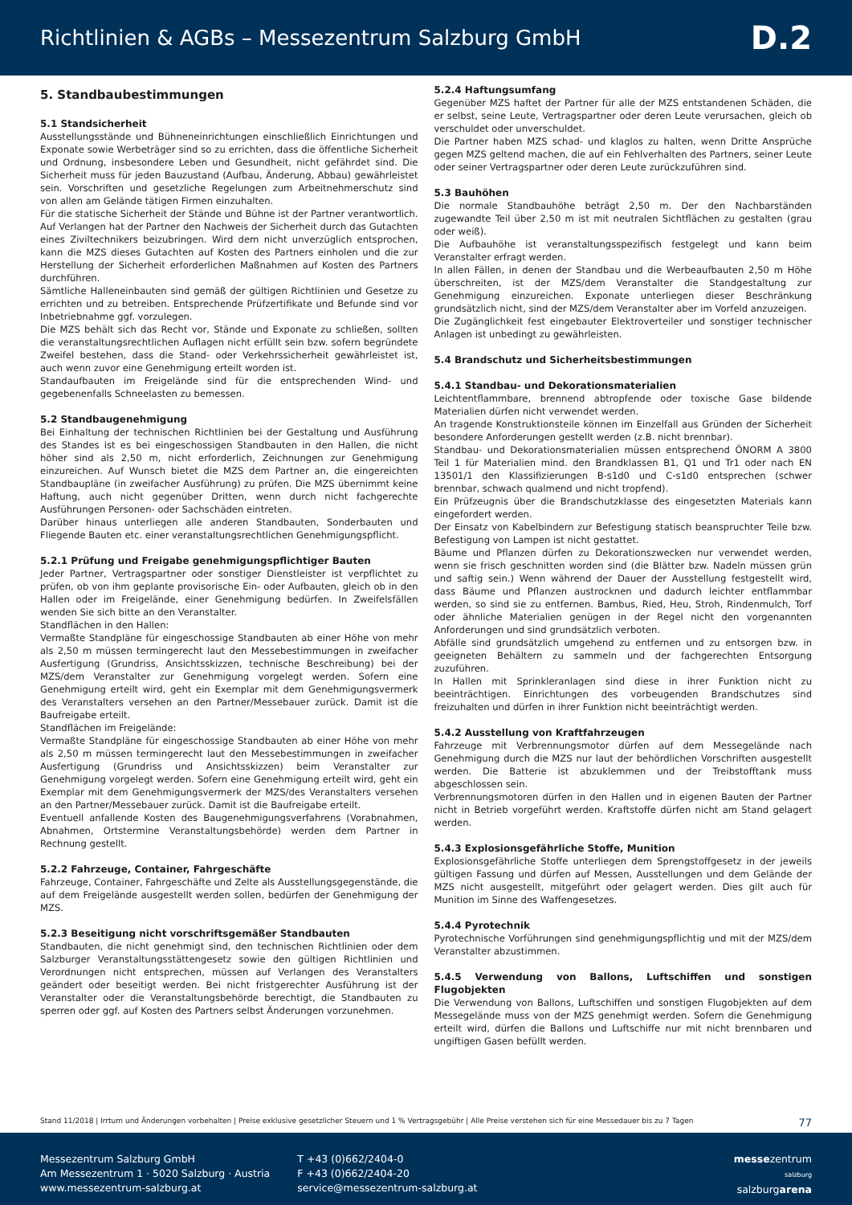Richtlinien & AGBs – Messezentrum Salzburg GmbH
D.2
5. Standbaubestimmungen
5.1 Standsicherheit
Ausstellungsstände und Bühneneinrichtungen einschließlich Einrichtungen und Exponate sowie Werbeträger sind so zu errichten, dass die öffentliche Sicherheit und Ordnung, insbesondere Leben und Gesundheit, nicht gefährdet sind. Die Sicherheit muss für jeden Bauzustand (Aufbau, Änderung, Abbau) gewährleistet sein. Vorschriften und gesetzliche Regelungen zum Arbeitnehmerschutz sind von allen am Gelände tätigen Firmen einzuhalten.
Für die statische Sicherheit der Stände und Bühne ist der Partner verantwortlich. Auf Verlangen hat der Partner den Nachweis der Sicherheit durch das Gutachten eines Ziviltechnikers beizubringen. Wird dem nicht unverzüglich entsprochen, kann die MZS dieses Gutachten auf Kosten des Partners einholen und die zur Herstellung der Sicherheit erforderlichen Maßnahmen auf Kosten des Partners durchführen.
Sämtliche Halleneinbauten sind gemäß der gültigen Richtlinien und Gesetze zu errichten und zu betreiben. Entsprechende Prüfzertifikate und Befunde sind vor Inbetriebnahme ggf. vorzulegen.
Die MZS behält sich das Recht vor, Stände und Exponate zu schließen, sollten die veranstaltungsrechtlichen Auflagen nicht erfüllt sein bzw. sofern begründete Zweifel bestehen, dass die Stand- oder Verkehrssicherheit gewährleistet ist, auch wenn zuvor eine Genehmigung erteilt worden ist.
Standaufbauten im Freigelände sind für die entsprechenden Wind- und gegebenenfalls Schneelasten zu bemessen.
5.2 Standbaugenehmigung
Bei Einhaltung der technischen Richtlinien bei der Gestaltung und Ausführung des Standes ist es bei eingeschossigen Standbauten in den Hallen, die nicht höher sind als 2,50 m, nicht erforderlich, Zeichnungen zur Genehmigung einzureichen. Auf Wunsch bietet die MZS dem Partner an, die eingereichten Standbaupläne (in zweifacher Ausführung) zu prüfen. Die MZS übernimmt keine Haftung, auch nicht gegenüber Dritten, wenn durch nicht fachgerechte Ausführungen Personen- oder Sachschäden eintreten.
Darüber hinaus unterliegen alle anderen Standbauten, Sonderbauten und Fliegende Bauten etc. einer veranstaltungsrechtlichen Genehmigungspflicht.
5.2.1 Prüfung und Freigabe genehmigungspflichtiger Bauten
Jeder Partner, Vertragspartner oder sonstiger Dienstleister ist verpflichtet zu prüfen, ob von ihm geplante provisorische Ein- oder Aufbauten, gleich ob in den Hallen oder im Freigelände, einer Genehmigung bedürfen. In Zweifelsfällen wenden Sie sich bitte an den Veranstalter.
Standflächen in den Hallen:
Vermaßte Standpläne für eingeschossige Standbauten ab einer Höhe von mehr als 2,50 m müssen termingerecht laut den Messebestimmungen in zweifacher Ausfertigung (Grundriss, Ansichtsskizzen, technische Beschreibung) bei der MZS/dem Veranstalter zur Genehmigung vorgelegt werden. Sofern eine Genehmigung erteilt wird, geht ein Exemplar mit dem Genehmigungsvermerk des Veranstalters versehen an den Partner/Messebauer zurück. Damit ist die Baufreigabe erteilt.
Standflächen im Freigelände:
Vermaßte Standpläne für eingeschossige Standbauten ab einer Höhe von mehr als 2,50 m müssen termingerecht laut den Messebestimmungen in zweifacher Ausfertigung (Grundriss und Ansichtsskizzen) beim Veranstalter zur Genehmigung vorgelegt werden. Sofern eine Genehmigung erteilt wird, geht ein Exemplar mit dem Genehmigungsvermerk der MZS/des Veranstalters versehen an den Partner/Messebauer zurück. Damit ist die Baufreigabe erteilt.
Eventuell anfallende Kosten des Baugenehmigungsverfahrens (Vorabnahmen, Abnahmen, Ortstermine Veranstaltungsbehörde) werden dem Partner in Rechnung gestellt.
5.2.2 Fahrzeuge, Container, Fahrgeschäfte
Fahrzeuge, Container, Fahrgeschäfte und Zelte als Ausstellungsgegenstände, die auf dem Freigelände ausgestellt werden sollen, bedürfen der Genehmigung der MZS.
5.2.3 Beseitigung nicht vorschriftsgemäßer Standbauten
Standbauten, die nicht genehmigt sind, den technischen Richtlinien oder dem Salzburger Veranstaltungsstättengesetz sowie den gültigen Richtlinien und Verordnungen nicht entsprechen, müssen auf Verlangen des Veranstalters geändert oder beseitigt werden. Bei nicht fristgerechter Ausführung ist der Veranstalter oder die Veranstaltungsbehörde berechtigt, die Standbauten zu sperren oder ggf. auf Kosten des Partners selbst Änderungen vorzunehmen.
5.2.4 Haftungsumfang
Gegenüber MZS haftet der Partner für alle der MZS entstandenen Schäden, die er selbst, seine Leute, Vertragspartner oder deren Leute verursachen, gleich ob verschuldet oder unverschuldet.
Die Partner haben MZS schad- und klaglos zu halten, wenn Dritte Ansprüche gegen MZS geltend machen, die auf ein Fehlverhalten des Partners, seiner Leute oder seiner Vertragspartner oder deren Leute zurückzuführen sind.
5.3 Bauhöhen
Die normale Standbauhöhe beträgt 2,50 m. Der den Nachbarständen zugewandte Teil über 2,50 m ist mit neutralen Sichtflächen zu gestalten (grau oder weiß).
Die Aufbauhöhe ist veranstaltungsspezifisch festgelegt und kann beim Veranstalter erfragt werden.
In allen Fällen, in denen der Standbau und die Werbeaufbauten 2,50 m Höhe überschreiten, ist der MZS/dem Veranstalter die Standgestaltung zur Genehmigung einzureichen. Exponate unterliegen dieser Beschränkung grundsätzlich nicht, sind der MZS/dem Veranstalter aber im Vorfeld anzuzeigen.
Die Zugänglichkeit fest eingebauter Elektroverteiler und sonstiger technischer Anlagen ist unbedingt zu gewährleisten.
5.4 Brandschutz und Sicherheitsbestimmungen
5.4.1 Standbau- und Dekorationsmaterialien
Leichtentflammbare, brennend abtropfende oder toxische Gase bildende Materialien dürfen nicht verwendet werden.
An tragende Konstruktionsteile können im Einzelfall aus Gründen der Sicherheit besondere Anforderungen gestellt werden (z.B. nicht brennbar).
Standbau- und Dekorationsmaterialien müssen entsprechend ÖNORM A 3800 Teil 1 für Materialien mind. den Brandklassen B1, Q1 und Tr1 oder nach EN 13501/1 den Klassifizierungen B-s1d0 und C-s1d0 entsprechen (schwer brennbar, schwach qualmend und nicht tropfend).
Ein Prüfzeugnis über die Brandschutzklasse des eingesetzten Materials kann eingefordert werden.
Der Einsatz von Kabelbindern zur Befestigung statisch beanspruchter Teile bzw. Befestigung von Lampen ist nicht gestattet.
Bäume und Pflanzen dürfen zu Dekorationszwecken nur verwendet werden, wenn sie frisch geschnitten worden sind (die Blätter bzw. Nadeln müssen grün und saftig sein.) Wenn während der Dauer der Ausstellung festgestellt wird, dass Bäume und Pflanzen austrocknen und dadurch leichter entflammbar werden, so sind sie zu entfernen. Bambus, Ried, Heu, Stroh, Rindenmulch, Torf oder ähnliche Materialien genügen in der Regel nicht den vorgenannten Anforderungen und sind grundsätzlich verboten.
Abfälle sind grundsätzlich umgehend zu entfernen und zu entsorgen bzw. in geeigneten Behältern zu sammeln und der fachgerechten Entsorgung zuzuführen.
In Hallen mit Sprinkleranlagen sind diese in ihrer Funktion nicht zu beeinträchtigen. Einrichtungen des vorbeugenden Brandschutzes sind freizuhalten und dürfen in ihrer Funktion nicht beeinträchtigt werden.
5.4.2 Ausstellung von Kraftfahrzeugen
Fahrzeuge mit Verbrennungsmotor dürfen auf dem Messegelände nach Genehmigung durch die MZS nur laut der behördlichen Vorschriften ausgestellt werden. Die Batterie ist abzuklemmen und der Treibstofftank muss abgeschlossen sein.
Verbrennungsmotoren dürfen in den Hallen und in eigenen Bauten der Partner nicht in Betrieb vorgeführt werden. Kraftstoffe dürfen nicht am Stand gelagert werden.
5.4.3 Explosionsgefährliche Stoffe, Munition
Explosionsgefährliche Stoffe unterliegen dem Sprengstoffgesetz in der jeweils gültigen Fassung und dürfen auf Messen, Ausstellungen und dem Gelände der MZS nicht ausgestellt, mitgeführt oder gelagert werden. Dies gilt auch für Munition im Sinne des Waffengesetzes.
5.4.4 Pyrotechnik
Pyrotechnische Vorführungen sind genehmigungspflichtig und mit der MZS/dem Veranstalter abzustimmen.
5.4.5 Verwendung von Ballons, Luftschiffen und sonstigen Flugobjekten
Die Verwendung von Ballons, Luftschiffen und sonstigen Flugobjekten auf dem Messegelände muss von der MZS genehmigt werden. Sofern die Genehmigung erteilt wird, dürfen die Ballons und Luftschiffe nur mit nicht brennbaren und ungiftigen Gasen befüllt werden.
Stand 11/2018 | Irrtum und Änderungen vorbehalten | Preise exklusive gesetzlicher Steuern und 1 % Vertragsgebühr | Alle Preise verstehen sich für eine Messedauer bis zu 7 Tagen 77
Messezentrum Salzburg GmbH
Am Messezentrum 1 · 5020 Salzburg · Austria
www.messezentrum-salzburg.at
T +43 (0)662/2404-0
F +43 (0)662/2404-20
service@messezentrum-salzburg.at
messezentrum
salzburg
salzburgarena